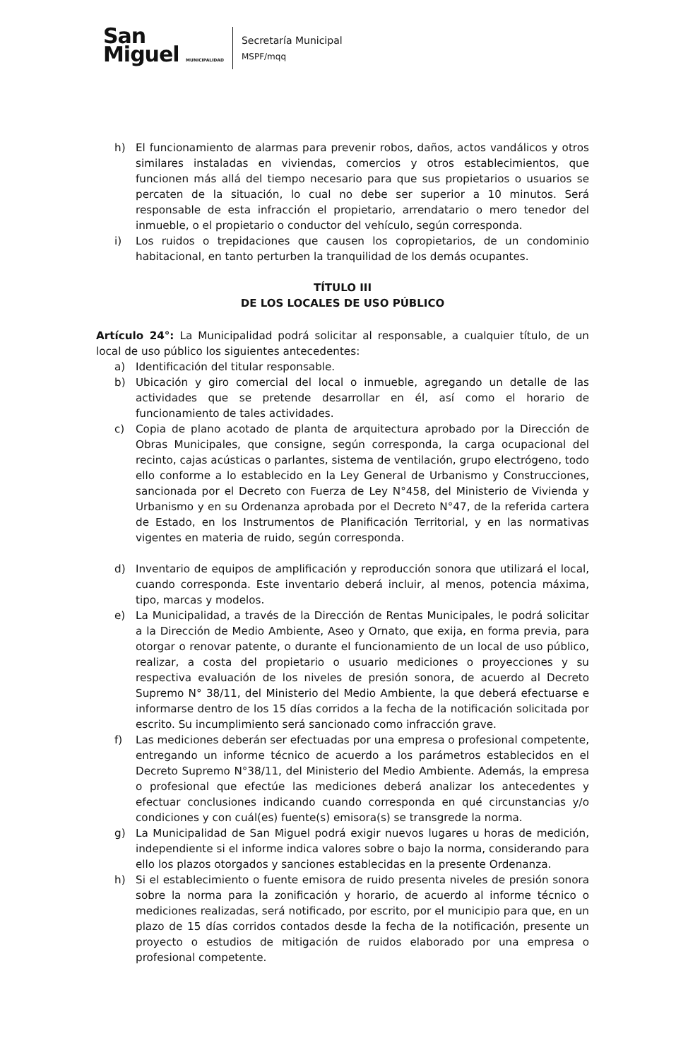San
Miguel MUNICIPALIDAD
Secretaría Municipal
MSPF/mqq
h) El funcionamiento de alarmas para prevenir robos, daños, actos vandálicos y otros similares instaladas en viviendas, comercios y otros establecimientos, que funcionen más allá del tiempo necesario para que sus propietarios o usuarios se percaten de la situación, lo cual no debe ser superior a 10 minutos. Será responsable de esta infracción el propietario, arrendatario o mero tenedor del inmueble, o el propietario o conductor del vehículo, según corresponda.
i) Los ruidos o trepidaciones que causen los copropietarios, de un condominio habitacional, en tanto perturben la tranquilidad de los demás ocupantes.
TÍTULO III
DE LOS LOCALES DE USO PÚBLICO
Artículo 24°: La Municipalidad podrá solicitar al responsable, a cualquier título, de un local de uso público los siguientes antecedentes:
a) Identificación del titular responsable.
b) Ubicación y giro comercial del local o inmueble, agregando un detalle de las actividades que se pretende desarrollar en él, así como el horario de funcionamiento de tales actividades.
c) Copia de plano acotado de planta de arquitectura aprobado por la Dirección de Obras Municipales, que consigne, según corresponda, la carga ocupacional del recinto, cajas acústicas o parlantes, sistema de ventilación, grupo electrógeno, todo ello conforme a lo establecido en la Ley General de Urbanismo y Construcciones, sancionada por el Decreto con Fuerza de Ley N°458, del Ministerio de Vivienda y Urbanismo y en su Ordenanza aprobada por el Decreto N°47, de la referida cartera de Estado, en los Instrumentos de Planificación Territorial, y en las normativas vigentes en materia de ruido, según corresponda.
d) Inventario de equipos de amplificación y reproducción sonora que utilizará el local, cuando corresponda. Este inventario deberá incluir, al menos, potencia máxima, tipo, marcas y modelos.
e) La Municipalidad, a través de la Dirección de Rentas Municipales, le podrá solicitar a la Dirección de Medio Ambiente, Aseo y Ornato, que exija, en forma previa, para otorgar o renovar patente, o durante el funcionamiento de un local de uso público, realizar, a costa del propietario o usuario mediciones o proyecciones y su respectiva evaluación de los niveles de presión sonora, de acuerdo al Decreto Supremo N° 38/11, del Ministerio del Medio Ambiente, la que deberá efectuarse e informarse dentro de los 15 días corridos a la fecha de la notificación solicitada por escrito. Su incumplimiento será sancionado como infracción grave.
f) Las mediciones deberán ser efectuadas por una empresa o profesional competente, entregando un informe técnico de acuerdo a los parámetros establecidos en el Decreto Supremo N°38/11, del Ministerio del Medio Ambiente. Además, la empresa o profesional que efectúe las mediciones deberá analizar los antecedentes y efectuar conclusiones indicando cuando corresponda en qué circunstancias y/o condiciones y con cuál(es) fuente(s) emisora(s) se transgrede la norma.
g) La Municipalidad de San Miguel podrá exigir nuevos lugares u horas de medición, independiente si el informe indica valores sobre o bajo la norma, considerando para ello los plazos otorgados y sanciones establecidas en la presente Ordenanza.
h) Si el establecimiento o fuente emisora de ruido presenta niveles de presión sonora sobre la norma para la zonificación y horario, de acuerdo al informe técnico o mediciones realizadas, será notificado, por escrito, por el municipio para que, en un plazo de 15 días corridos contados desde la fecha de la notificación, presente un proyecto o estudios de mitigación de ruidos elaborado por una empresa o profesional competente.